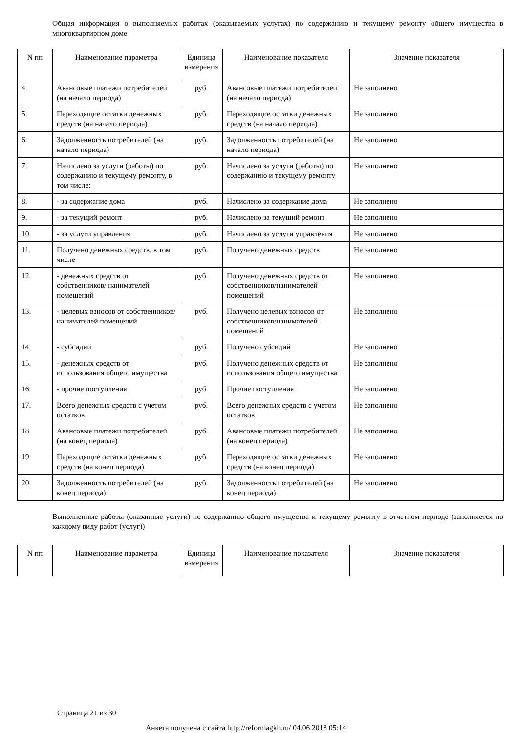Общая информация о выполняемых работах (оказываемых услугах) по содержанию и текущему ремонту общего имущества в многоквартирном доме
| N пп | Наименование параметра | Единица измерения | Наименование показателя | Значение показателя |
| --- | --- | --- | --- | --- |
| 4. | Авансовые платежи потребителей (на начало периода) | руб. | Авансовые платежи потребителей (на начало периода) | Не заполнено |
| 5. | Переходящие остатки денежных средств (на начало периода) | руб. | Переходящие остатки денежных средств (на начало периода) | Не заполнено |
| 6. | Задолженность потребителей (на начало периода) | руб. | Задолженность потребителей (на начало периода) | Не заполнено |
| 7. | Начислено за услуги (работы) по содержанию и текущему ремонту, в том числе: | руб. | Начислено за услуги (работы) по содержанию и текущему ремонту | Не заполнено |
| 8. | - за содержание дома | руб. | Начислено за содержание дома | Не заполнено |
| 9. | - за текущий ремонт | руб. | Начислено за текущий ремонт | Не заполнено |
| 10. | - за услуги управления | руб. | Начислено за услуги управления | Не заполнено |
| 11. | Получено денежных средств, в том числе | руб. | Получено денежных средств | Не заполнено |
| 12. | - денежных средств от собственников/ нанимателей помещений | руб. | Получено денежных средств от собственников/нанимателей помещений | Не заполнено |
| 13. | - целевых взносов от собственников/ нанимателей помещений | руб. | Получено целевых взносов от собственников/нанимателей помещений | Не заполнено |
| 14. | - субсидий | руб. | Получено субсидий | Не заполнено |
| 15. | - денежных средств от использования общего имущества | руб. | Получено денежных средств от использования общего имущества | Не заполнено |
| 16. | - прочие поступления | руб. | Прочие поступления | Не заполнено |
| 17. | Всего денежных средств с учетом остатков | руб. | Всего денежных средств с учетом остатков | Не заполнено |
| 18. | Авансовые платежи потребителей (на конец периода) | руб. | Авансовые платежи потребителей (на конец периода) | Не заполнено |
| 19. | Переходящие остатки денежных средств (на конец периода) | руб. | Переходящие остатки денежных средств (на конец периода) | Не заполнено |
| 20. | Задолженность потребителей (на конец периода) | руб. | Задолженность потребителей (на конец периода) | Не заполнено |
Выполненные работы (оказанные услуги) по содержанию общего имущества и текущему ремонту в отчетном периоде (заполняется по каждому виду работ (услуг))
| N пп | Наименование параметра | Единица измерения | Наименование показателя | Значение показателя |
| --- | --- | --- | --- | --- |
Страница 21 из 30
Анкета получена с сайта http://reformagkh.ru/ 04.06.2018 05:14